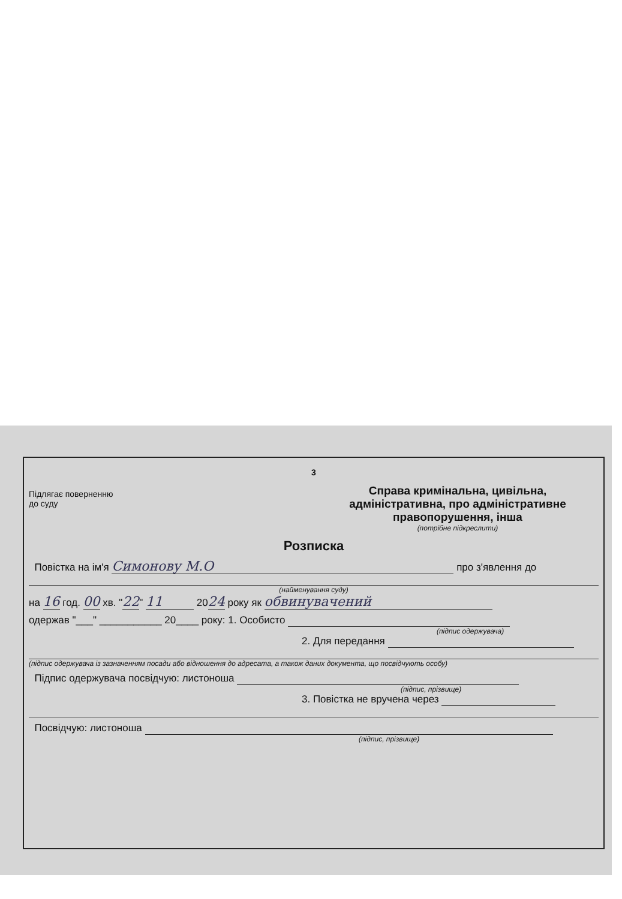3
Підлягає поверненню
до суду
Справа кримінальна, цивільна,
адміністративна, про адміністративне
правопорушення, інша
(потрібне підкреслити)
Розписка
Повістка на ім'я Симонову М.О про з'явлення до
(найменування суду)
на 16 год. 00 хв. "22" 11 2024 року як обвинувачений
одержав "___" ___________ 20____ року: 1. Особисто
(підпис одержувача)
2. Для передання
(підпис одержувача із зазначенням посади або відношення до адресата, а також даних документа, що посвідчують особу)
Підпис одержувача посвідчую: листоноша
(підпис, прізвище)
3. Повістка не вручена через
Посвідчую: листоноша
(підпис, прізвище)